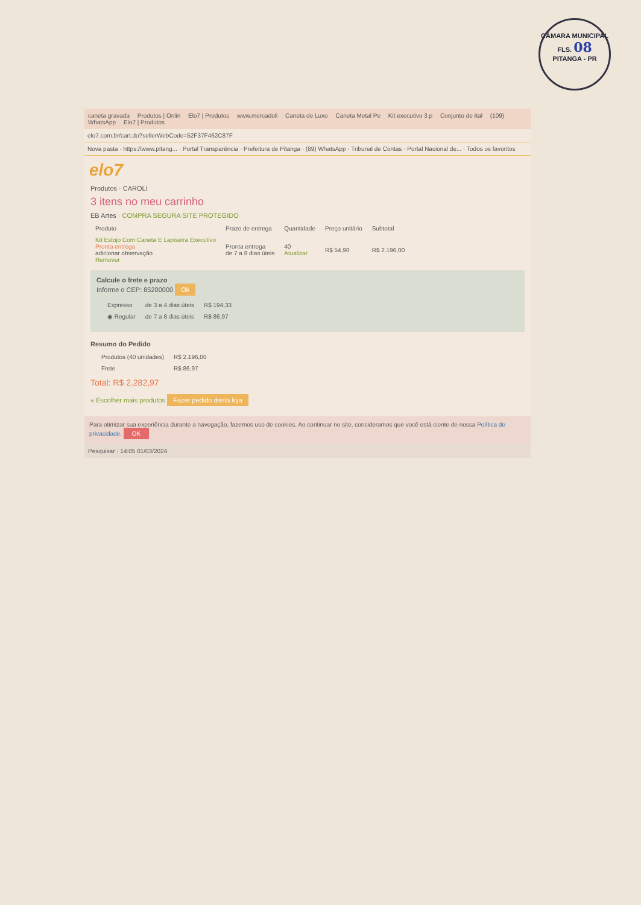CÂMARA MUNICIPAL
FLS. 08
PITANGA - PR
caneta gravada Produtos | Onlin Elo7 | Produtos www.mercadoli Caneta de Luxo Caneta Metal Pe Kit executivo 3 p Conjunto de Ital (109) WhatsApp Elo7 | Produtos
elo7.com.br/cart.do?sellerWebCode=52F37F462C87F
Nova pasta · https://www.pitang... · Portal Transparência · Prefeitura de Pitanga · (89) WhatsApp · Tribunal de Contas · Portal Nacional de... · Todos os favoritos
elo7
Produtos · CAROLI
3 itens no meu carrinho
EB Artes · COMPRA SEGURA SITE PROTEGIDO
| Produto | Prazo de entrega | Quantidade | Preço unitário | Subtotal |
| --- | --- | --- | --- | --- |
| Kit Estojo Com Caneta E Lapiseira Executivo Pronta entrega adicionar observação Remover | Pronta entrega de 7 a 8 dias úteis | 40 Atualizar | R$ 54,90 | R$ 2.196,00 |
Calcule o frete e prazo
Informe o CEP: 85200000 Ok
| Expresso | de 3 a 4 dias úteis | R$ 194,33 |
| ◉ Regular | de 7 a 8 dias úteis | R$ 86,97 |
Resumo do Pedido
| Produtos (40 unidades) | R$ 2.196,00 |
| Frete | R$ 86,97 |
Total: R$ 2.282,97
« Escolher mais produtos Fazer pedido desta loja
Para otimizar sua experiência durante a navegação, fazemos uso de cookies. Ao continuar no site, consideramos que você está ciente de nossa Política de privacidade. OK
Pesquisar · 14:05 01/03/2024